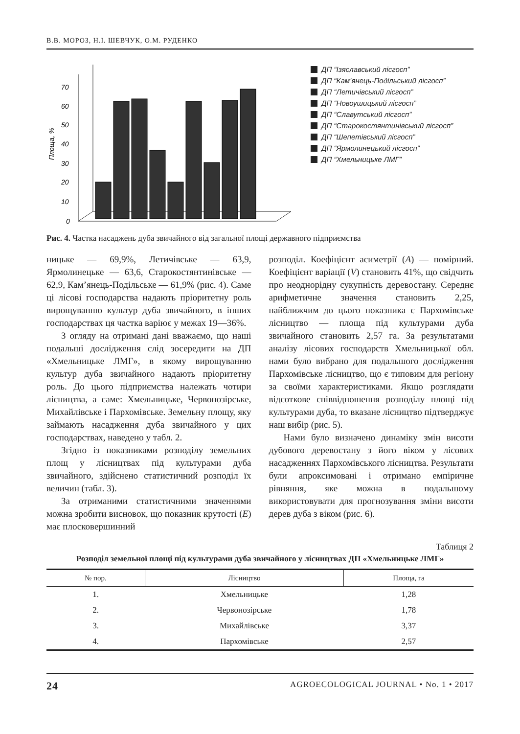В.В. МОРОЗ, Н.І. ШЕВЧУК, О.М. РУДЕНКО
Площа, %
0
10
20
30
40
50
60
70
ДП “Ізяславський лісгосп”
ДП “Кам’янець-Подільський лісгосп”
ДП “Летичівський лісгосп”
ДП “Новоушицький лісгосп”
ДП “Славутський лісгосп”
ДП “Старокостянтинівський лісгосп”
ДП “Шепетівський лісгосп”
ДП “Ярмолинецький лісгосп”
ДП “Хмельницьке ЛМГ”
Рис. 4. Частка насаджень дуба звичайного від загальної площі державного підприємства
ницьке — 69,9%, Летичівське — 63,9, Ярмолинецьке — 63,6, Старокостянтинівське — 62,9, Кам’янець-Подільське — 61,9% (рис. 4). Саме ці лісові господарства надають пріоритетну роль вирощуванню культур дуба звичайного, в інших господарствах ця частка варіює у межах 19—36%.
З огляду на отримані дані вважаємо, що наші подальші дослідження слід зосередити на ДП «Хмельницьке ЛМГ», в якому вирощуванню культур дуба звичайного надають пріоритетну роль. До цього підприємства належать чотири лісництва, а саме: Хмельницьке, Червонозірське, Михайлівське і Пархомівське. Земельну площу, яку займають насадження дуба звичайного у цих господарствах, наведено у табл. 2.
Згідно із показниками розподілу земельних площ у лісництвах під культурами дуба звичайного, здійснено статистичний розподіл їх величин (табл. 3).
За отриманими статистичними значеннями можна зробити висновок, що показник крутості (E) має плосковершинний
розподіл. Коефіцієнт асиметрії (A) — помірний. Коефіцієнт варіації (V) становить 41%, що свідчить про неоднорідну сукупність деревостану. Середнє арифметичне значення становить 2,25, найближчим до цього показника є Пархомівське лісництво — площа під культурами дуба звичайного становить 2,57 га. За результатами аналізу лісових господарств Хмельницької обл. нами було вибрано для подальшого дослідження Пархомівське лісництво, що є типовим для регіону за своїми характеристиками. Якщо розглядати відсоткове співвідношення розподілу площі під культурами дуба, то вказане лісництво підтверджує наш вибір (рис. 5).
Нами було визначено динаміку змін висоти дубового деревостану з його віком у лісових насадженнях Пархомівського лісництва. Результати були апроксимовані і отримано емпіричне рівняння, яке можна в подальшому використовувати для прогнозування зміни висоти дерев дуба з віком (рис. 6).
Таблиця 2
Розподіл земельної площі під культурами дуба звичайного у лісництвах ДП «Хмельницьке ЛМГ»
| № пор. | Лісництво | Площа, га |
| --- | --- | --- |
| 1. | Хмельницьке | 1,28 |
| 2. | Червонозірське | 1,78 |
| 3. | Михайлівське | 3,37 |
| 4. | Пархомівське | 2,57 |
24 AGROECOLOGICAL JOURNAL • No. 1 • 2017